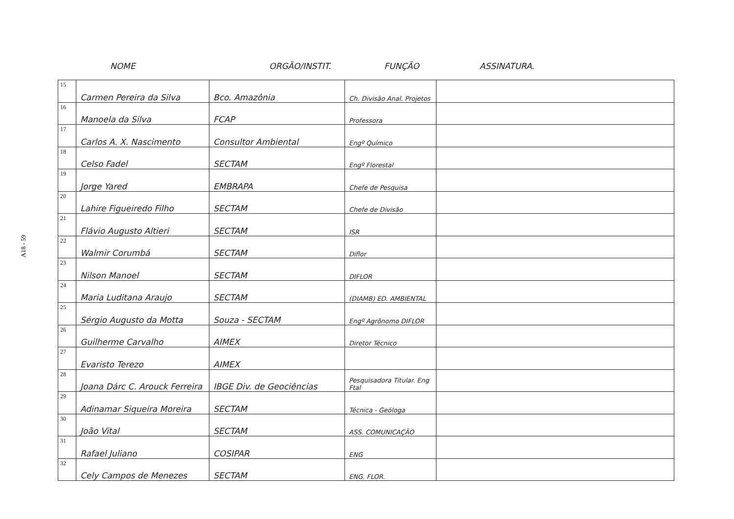A18 - 59
NOME ORGÃO/INSTIT. FUNÇÃO ASSINATURA.
| 15 | Carmen Pereira da Silva | Bco. Amazônia | Ch. Divisão Anal. Projetos | |
| 16 | Manoela da Silva | FCAP | Professora | |
| 17 | Carlos A. X. Nascimento | Consultor Ambiental | Engº Químico | |
| 18 | Celso Fadel | SECTAM | Engº Florestal | |
| 19 | Jorge Yared | EMBRAPA | Chefe de Pesquisa | |
| 20 | Lahire Figueiredo Filho | SECTAM | Chefe de Divisão | |
| 21 | Flávio Augusto Altieri | SECTAM | ISR | |
| 22 | Walmir Corumbá | SECTAM | Diflor | |
| 23 | Nilson Manoel | SECTAM | DIFLOR | |
| 24 | Maria Luditana Araujo | SECTAM | (DIAMB) ED. AMBIENTAL | |
| 25 | Sérgio Augusto da Motta | Souza - SECTAM | Engº Agrônomo DIFLOR | |
| 26 | Guilherme Carvalho | AIMEX | Diretor Técnico | |
| 27 | Evaristo Terezo | AIMEX | | |
| 28 | Joana Dárc C. Arouck Ferreira | IBGE Div. de Geociências | Pesquisadora Titular. Eng Ftal | |
| 29 | Adinamar Siqueira Moreira | SECTAM | Técnica - Geóloga | |
| 30 | João Vital | SECTAM | ASS. COMUNICAÇÃO | |
| 31 | Rafael Juliano | COSIPAR | ENG | |
| 32 | Cely Campos de Menezes | SECTAM | ENG. FLOR. | |